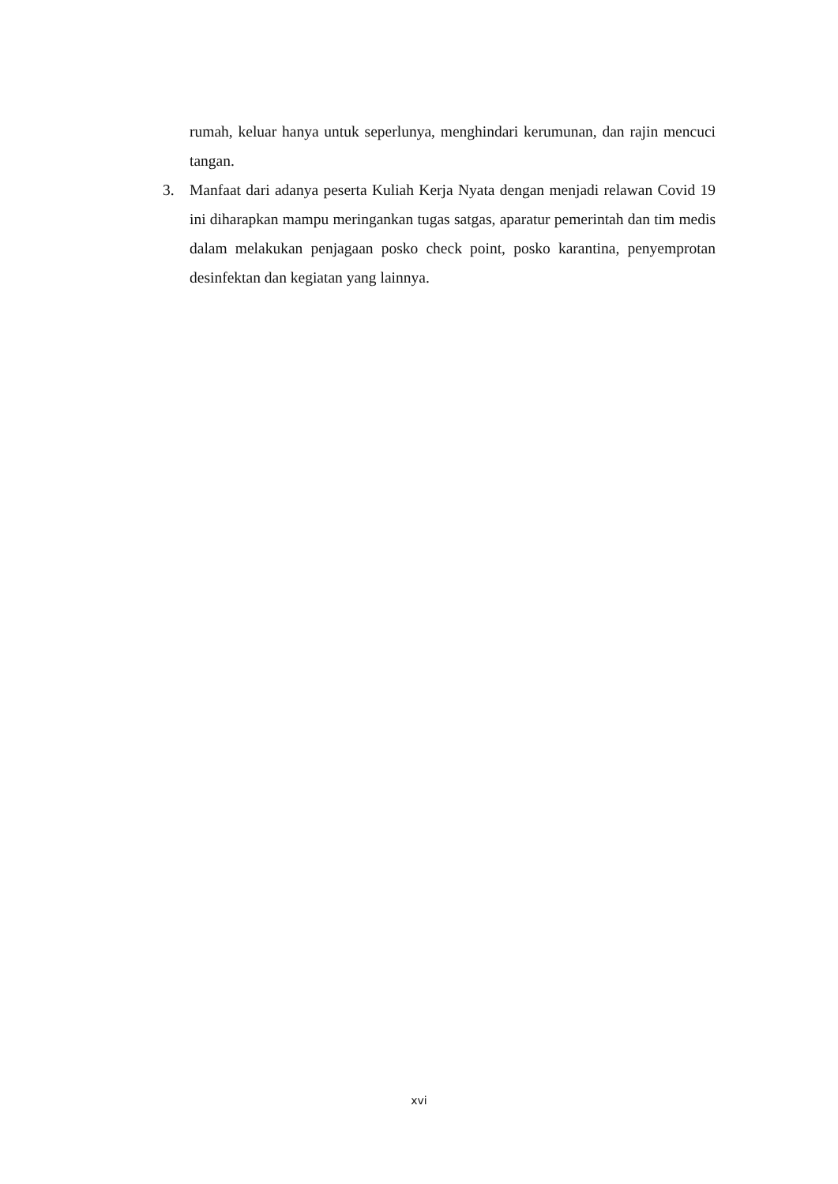rumah, keluar hanya untuk seperlunya, menghindari kerumunan, dan rajin mencuci tangan.
3. Manfaat dari adanya peserta Kuliah Kerja Nyata dengan menjadi relawan Covid 19 ini diharapkan mampu meringankan tugas satgas, aparatur pemerintah dan tim medis dalam melakukan penjagaan posko check point, posko karantina, penyemprotan desinfektan dan kegiatan yang lainnya.
xvi